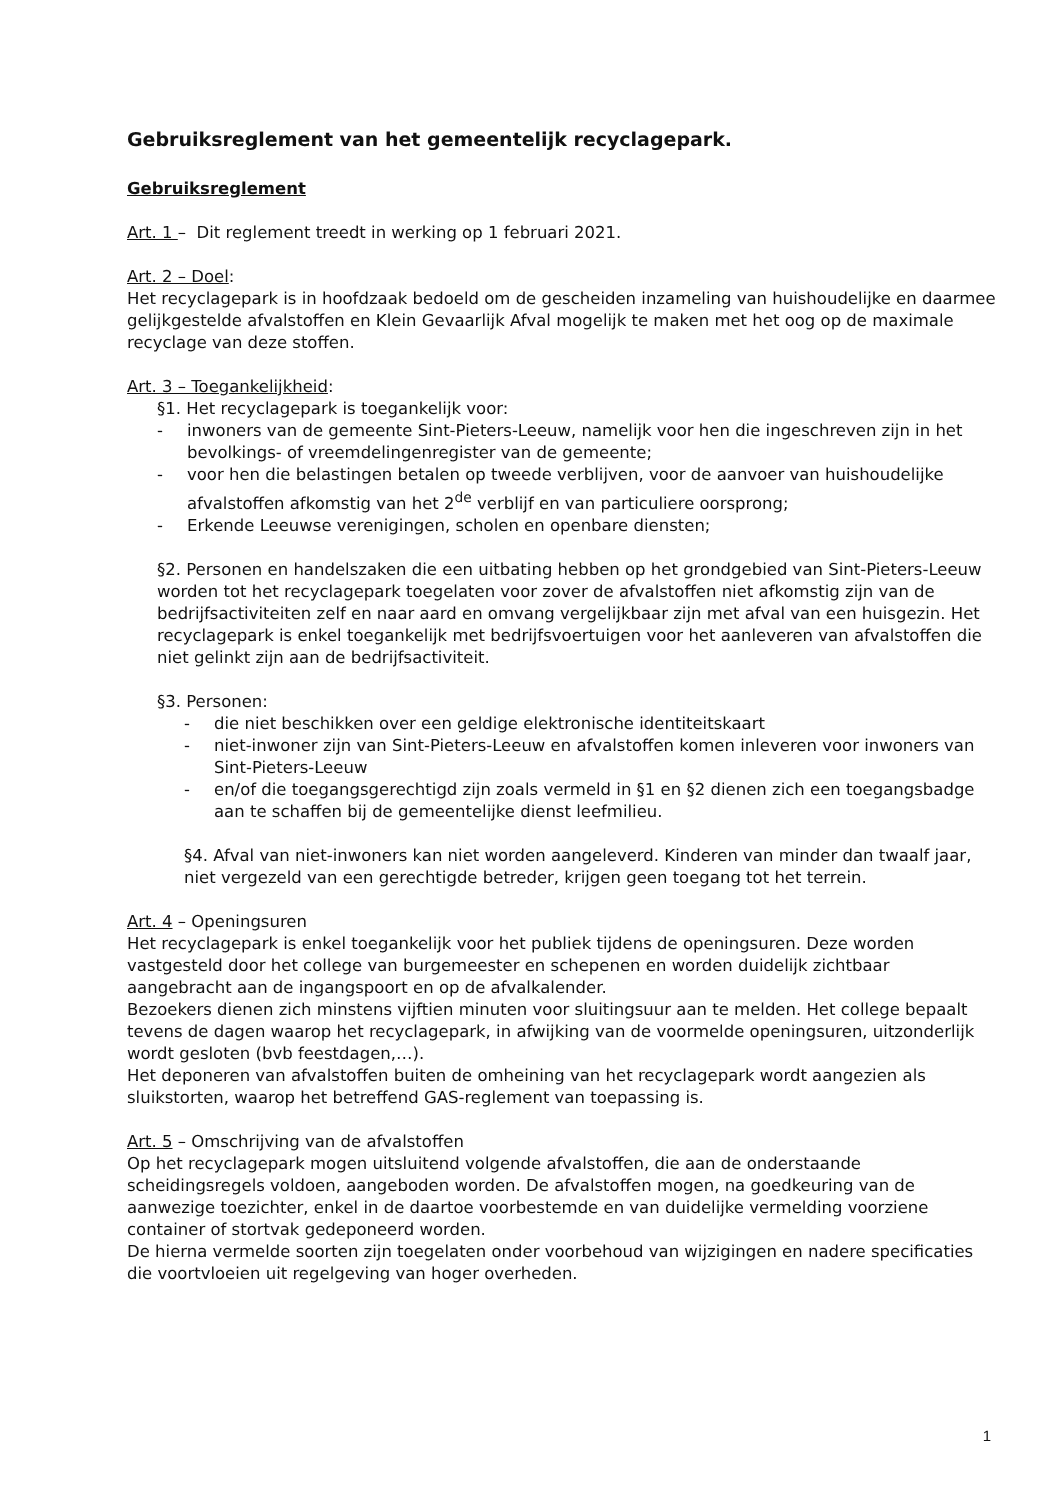Gebruiksreglement van het gemeentelijk recyclagepark.
Gebruiksreglement
Art. 1 – Dit reglement treedt in werking op 1 februari 2021.
Art. 2 – Doel:
Het recyclagepark is in hoofdzaak bedoeld om de gescheiden inzameling van huishoudelijke en daarmee gelijkgestelde afvalstoffen en Klein Gevaarlijk Afval mogelijk te maken met het oog op de maximale recyclage van deze stoffen.
Art. 3 – Toegankelijkheid:
§1. Het recyclagepark is toegankelijk voor:
- inwoners van de gemeente Sint-Pieters-Leeuw, namelijk voor hen die ingeschreven zijn in het bevolkings- of vreemdelingenregister van de gemeente;
- voor hen die belastingen betalen op tweede verblijven, voor de aanvoer van huishoudelijke afvalstoffen afkomstig van het 2<sup>de</sup> verblijf en van particuliere oorsprong;
- Erkende Leeuwse verenigingen, scholen en openbare diensten;
§2. Personen en handelszaken die een uitbating hebben op het grondgebied van Sint-Pieters-Leeuw worden tot het recyclagepark toegelaten voor zover de afvalstoffen niet afkomstig zijn van de bedrijfsactiviteiten zelf en naar aard en omvang vergelijkbaar zijn met afval van een huisgezin. Het recyclagepark is enkel toegankelijk met bedrijfsvoertuigen voor het aanleveren van afvalstoffen die niet gelinkt zijn aan de bedrijfsactiviteit.
§3. Personen:
- die niet beschikken over een geldige elektronische identiteitskaart
- niet-inwoner zijn van Sint-Pieters-Leeuw en afvalstoffen komen inleveren voor inwoners van Sint-Pieters-Leeuw
- en/of die toegangsgerechtigd zijn zoals vermeld in §1 en §2 dienen zich een toegangsbadge aan te schaffen bij de gemeentelijke dienst leefmilieu.
§4. Afval van niet-inwoners kan niet worden aangeleverd. Kinderen van minder dan twaalf jaar, niet vergezeld van een gerechtigde betreder, krijgen geen toegang tot het terrein.
Art. 4 – Openingsuren
Het recyclagepark is enkel toegankelijk voor het publiek tijdens de openingsuren. Deze worden vastgesteld door het college van burgemeester en schepenen en worden duidelijk zichtbaar aangebracht aan de ingangspoort en op de afvalkalender.
Bezoekers dienen zich minstens vijftien minuten voor sluitingsuur aan te melden. Het college bepaalt tevens de dagen waarop het recyclagepark, in afwijking van de voormelde openingsuren, uitzonderlijk wordt gesloten (bvb feestdagen,…).
Het deponeren van afvalstoffen buiten de omheining van het recyclagepark wordt aangezien als sluikstorten, waarop het betreffend GAS-reglement van toepassing is.
Art. 5 – Omschrijving van de afvalstoffen
Op het recyclagepark mogen uitsluitend volgende afvalstoffen, die aan de onderstaande scheidingsregels voldoen, aangeboden worden. De afvalstoffen mogen, na goedkeuring van de aanwezige toezichter, enkel in de daartoe voorbestemde en van duidelijke vermelding voorziene container of stortvak gedeponeerd worden.
De hierna vermelde soorten zijn toegelaten onder voorbehoud van wijzigingen en nadere specificaties die voortvloeien uit regelgeving van hoger overheden.
1